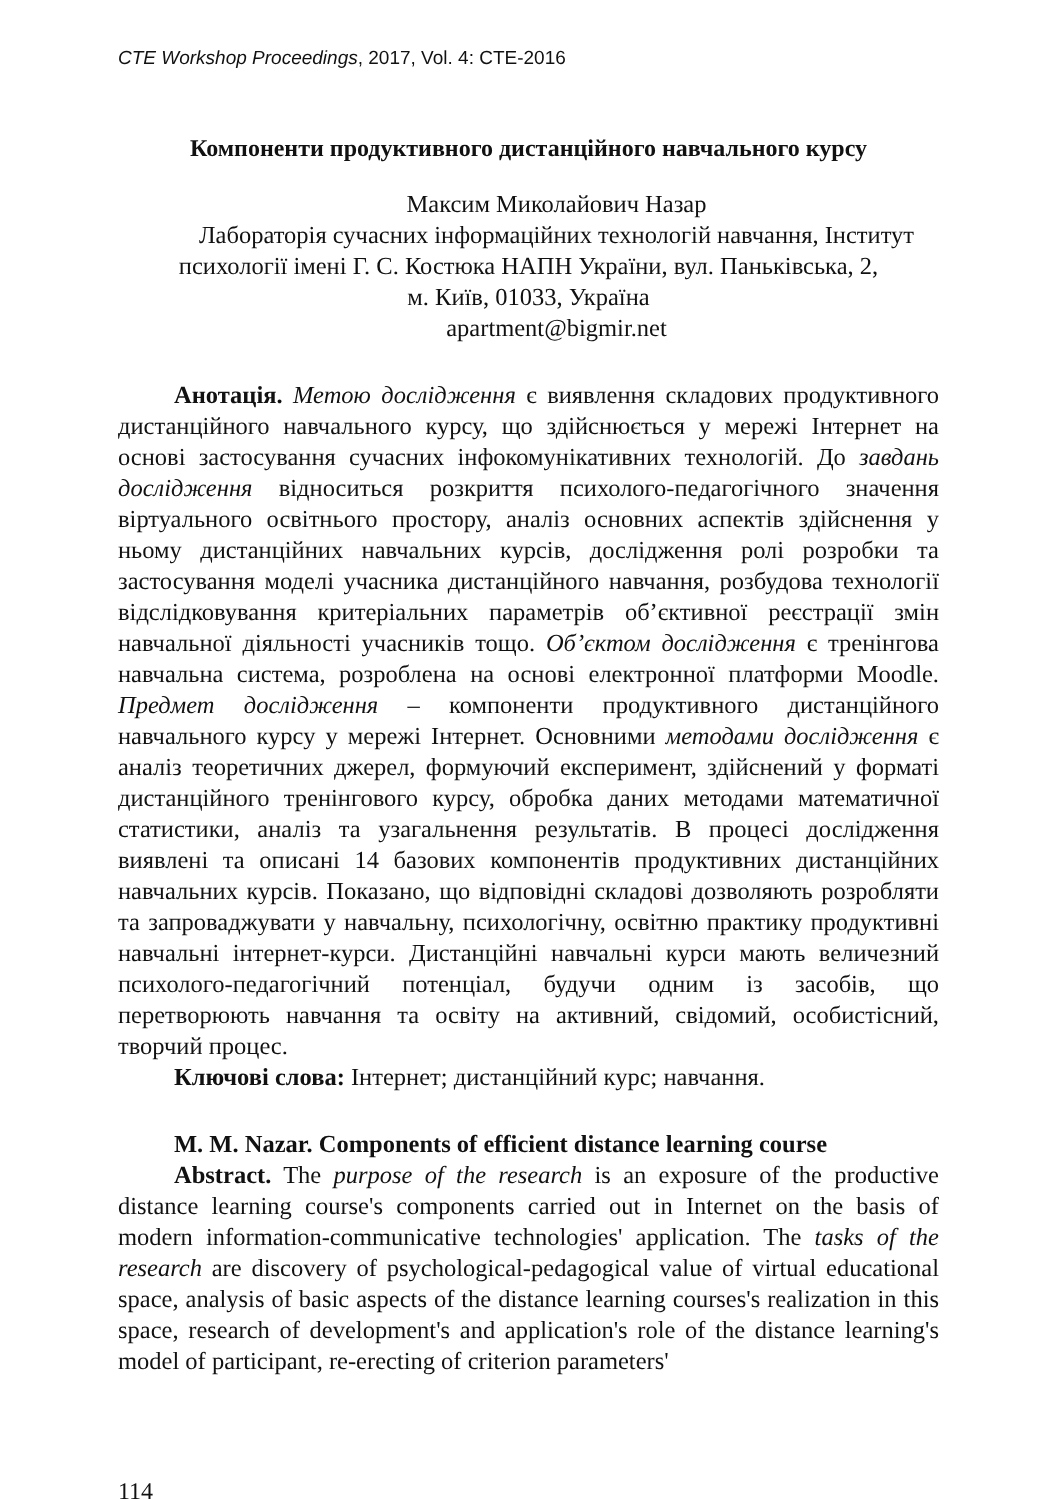CTE Workshop Proceedings, 2017, Vol. 4: CTE-2016
Компоненти продуктивного дистанційного навчального курсу
Максим Миколайович Назар
Лабораторія сучасних інформаційних технологій навчання, Інститут психології імені Г. С. Костюка НАПН України, вул. Паньківська, 2,
м. Київ, 01033, Україна
apartment@bigmir.net
Анотація. Метою дослідження є виявлення складових продуктивного дистанційного навчального курсу, що здійснюється у мережі Інтернет на основі застосування сучасних інфокомунікативних технологій. До завдань дослідження відноситься розкриття психолого-педагогічного значення віртуального освітнього простору, аналіз основних аспектів здійснення у ньому дистанційних навчальних курсів, дослідження ролі розробки та застосування моделі учасника дистанційного навчання, розбудова технології відслідковування критеріальних параметрів об’єктивної реєстрації змін навчальної діяльності учасників тощо. Об’єктом дослідження є тренінгова навчальна система, розроблена на основі електронної платформи Moodle. Предмет дослідження – компоненти продуктивного дистанційного навчального курсу у мережі Інтернет. Основними методами дослідження є аналіз теоретичних джерел, формуючий експеримент, здійснений у форматі дистанційного тренінгового курсу, обробка даних методами математичної статистики, аналіз та узагальнення результатів. В процесі дослідження виявлені та описані 14 базових компонентів продуктивних дистанційних навчальних курсів. Показано, що відповідні складові дозволяють розробляти та запроваджувати у навчальну, психологічну, освітню практику продуктивні навчальні інтернет-курси. Дистанційні навчальні курси мають величезний психолого-педагогічний потенціал, будучи одним із засобів, що перетворюють навчання та освіту на активний, свідомий, особистісний, творчий процес.
Ключові слова: Інтернет; дистанційний курс; навчання.
M. M. Nazar. Components of efficient distance learning course
Abstract. The purpose of the research is an exposure of the productive distance learning course's components carried out in Internet on the basis of modern information-communicative technologies' application. The tasks of the research are discovery of psychological-pedagogical value of virtual educational space, analysis of basic aspects of the distance learning courses's realization in this space, research of development's and application's role of the distance learning's model of participant, re-erecting of criterion parameters'
114